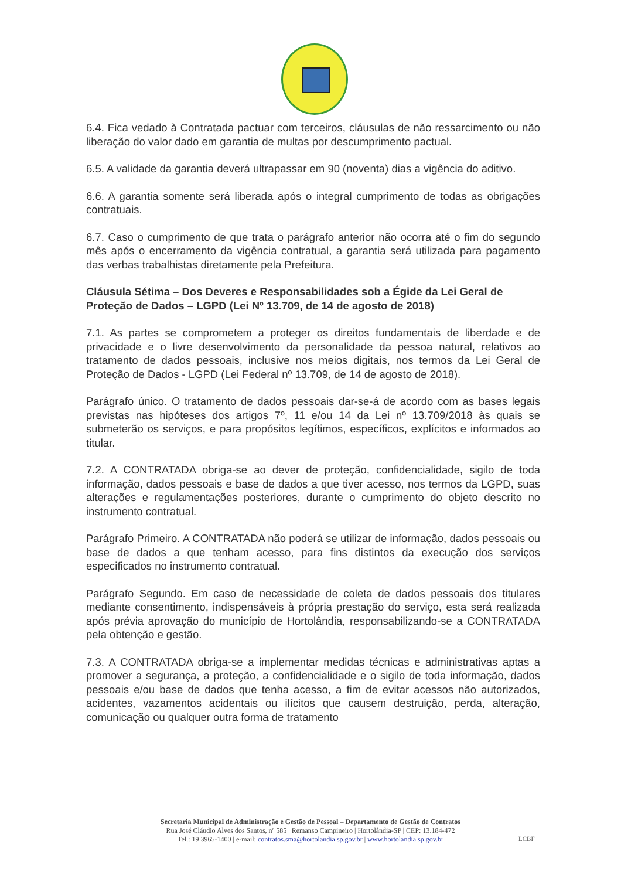6.4. Fica vedado à Contratada pactuar com terceiros, cláusulas de não ressarcimento ou não liberação do valor dado em garantia de multas por descumprimento pactual.
6.5. A validade da garantia deverá ultrapassar em 90 (noventa) dias a vigência do aditivo.
6.6. A garantia somente será liberada após o integral cumprimento de todas as obrigações contratuais.
6.7. Caso o cumprimento de que trata o parágrafo anterior não ocorra até o fim do segundo mês após o encerramento da vigência contratual, a garantia será utilizada para pagamento das verbas trabalhistas diretamente pela Prefeitura.
Cláusula Sétima – Dos Deveres e Responsabilidades sob a Égide da Lei Geral de Proteção de Dados – LGPD (Lei Nº 13.709, de 14 de agosto de 2018)
7.1. As partes se comprometem a proteger os direitos fundamentais de liberdade e de privacidade e o livre desenvolvimento da personalidade da pessoa natural, relativos ao tratamento de dados pessoais, inclusive nos meios digitais, nos termos da Lei Geral de Proteção de Dados - LGPD (Lei Federal nº 13.709, de 14 de agosto de 2018).
Parágrafo único. O tratamento de dados pessoais dar-se-á de acordo com as bases legais previstas nas hipóteses dos artigos 7º, 11 e/ou 14 da Lei nº 13.709/2018 às quais se submeterão os serviços, e para propósitos legítimos, específicos, explícitos e informados ao titular.
7.2. A CONTRATADA obriga-se ao dever de proteção, confidencialidade, sigilo de toda informação, dados pessoais e base de dados a que tiver acesso, nos termos da LGPD, suas alterações e regulamentações posteriores, durante o cumprimento do objeto descrito no instrumento contratual.
Parágrafo Primeiro. A CONTRATADA não poderá se utilizar de informação, dados pessoais ou base de dados a que tenham acesso, para fins distintos da execução dos serviços especificados no instrumento contratual.
Parágrafo Segundo. Em caso de necessidade de coleta de dados pessoais dos titulares mediante consentimento, indispensáveis à própria prestação do serviço, esta será realizada após prévia aprovação do município de Hortolândia, responsabilizando-se a CONTRATADA pela obtenção e gestão.
7.3. A CONTRATADA obriga-se a implementar medidas técnicas e administrativas aptas a promover a segurança, a proteção, a confidencialidade e o sigilo de toda informação, dados pessoais e/ou base de dados que tenha acesso, a fim de evitar acessos não autorizados, acidentes, vazamentos acidentais ou ilícitos que causem destruição, perda, alteração, comunicação ou qualquer outra forma de tratamento
Secretaria Municipal de Administração e Gestão de Pessoal – Departamento de Gestão de Contratos
Rua José Cláudio Alves dos Santos, nº 585 | Remanso Campineiro | Hortolândia-SP | CEP: 13.184-472
Tel.: 19 3965-1400 | e-mail: contratos.sma@hortolandia.sp.gov.br | www.hortolandia.sp.gov.br
LCBF